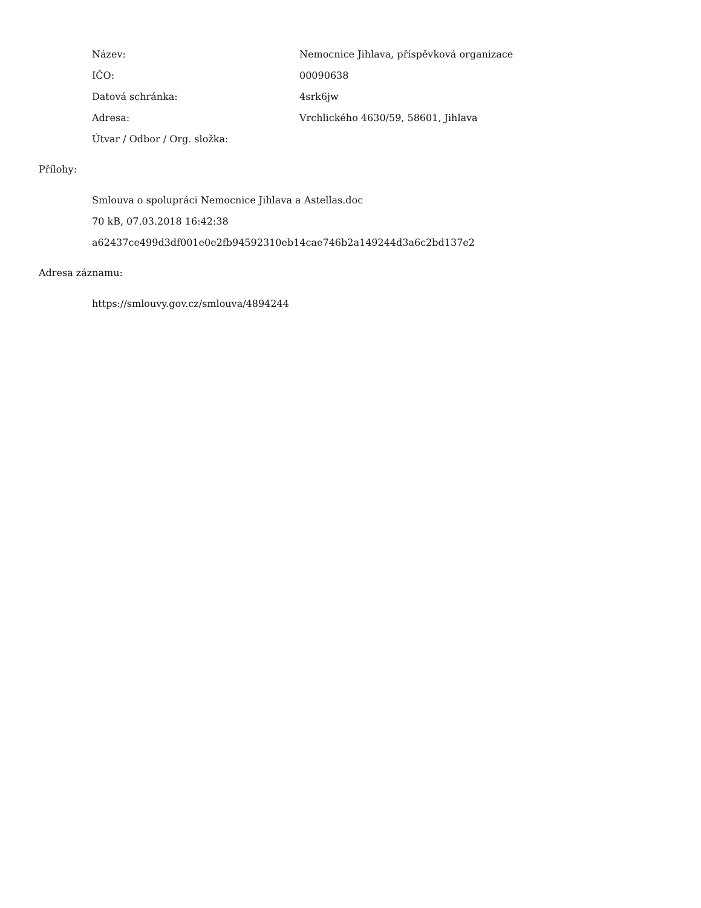Název:
Nemocnice Jihlava, příspěvková organizace
IČO: 00090638
Datová schránka: 4srk6jw
Adresa:
Vrchlického 4630/59, 58601, Jihlava
Útvar / Odbor / Org. složka:
Přílohy:
Smlouva o spolupráci Nemocnice Jihlava a Astellas.doc
70 kB, 07.03.2018 16:42:38
a62437ce499d3df001e0e2fb94592310eb14cae746b2a149244d3a6c2bd137e2
Adresa záznamu:
https://smlouvy.gov.cz/smlouva/4894244